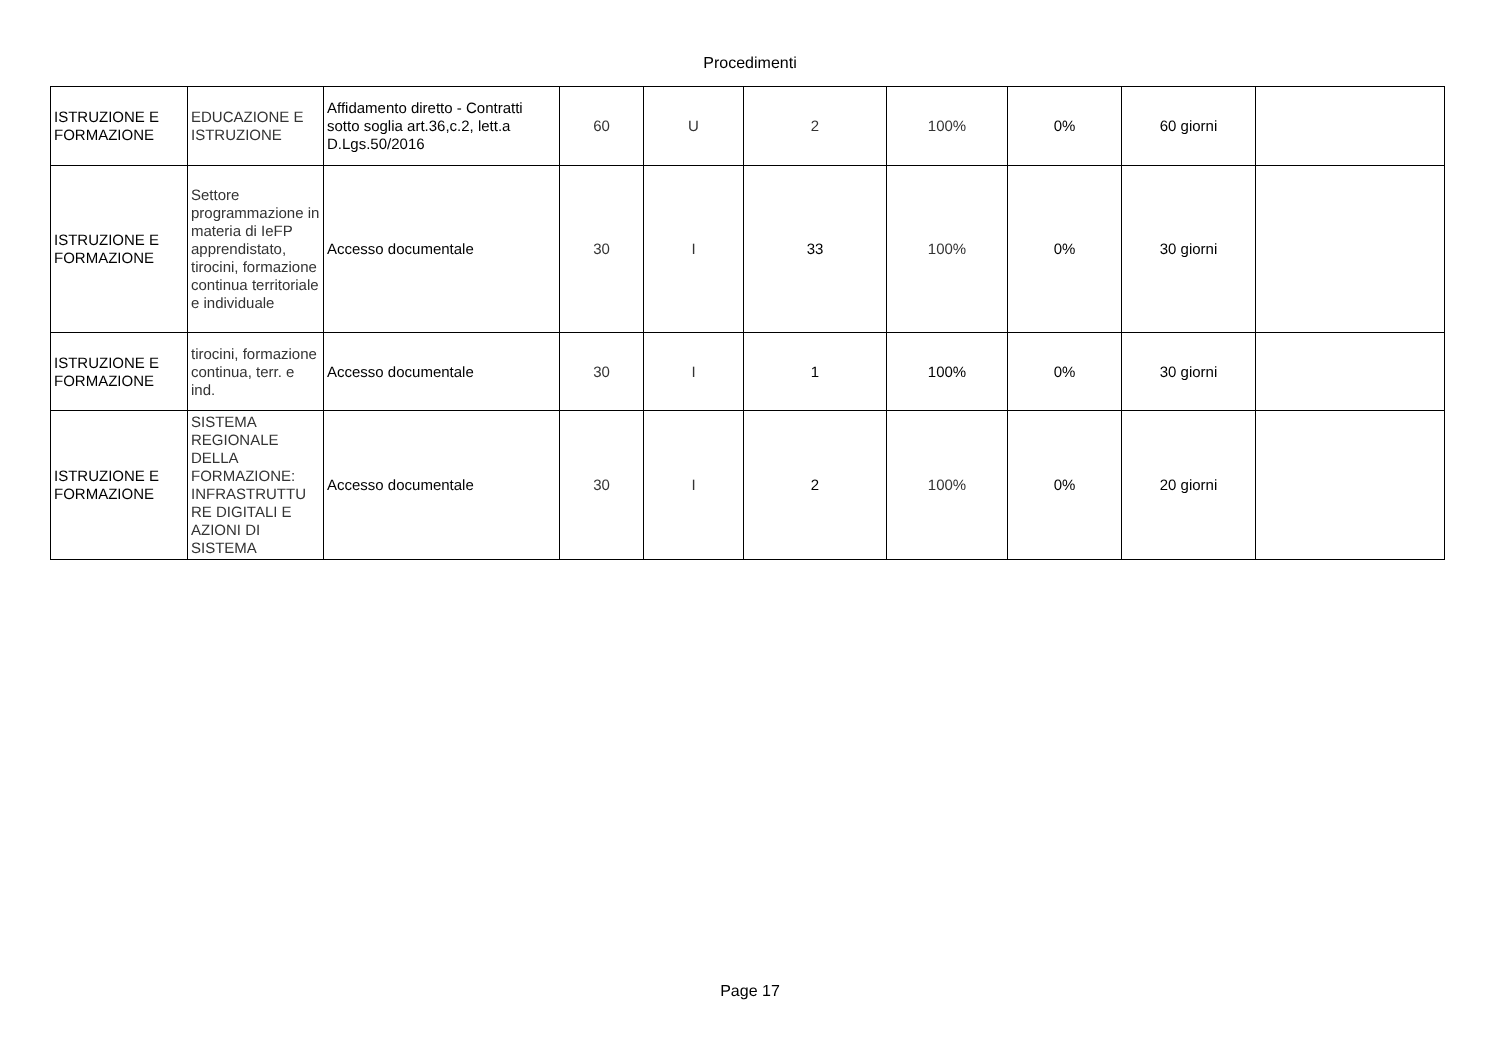Procedimenti
| ISTRUZIONE E FORMAZIONE | EDUCAZIONE E ISTRUZIONE | Affidamento diretto - Contratti sotto soglia art.36,c.2, lett.a D.Lgs.50/2016 | 60 | U | 2 | 100% | 0% | 60 giorni | |
| ISTRUZIONE E FORMAZIONE | Settore programmazione in materia di IeFP apprendistato, tirocini, formazione continua territoriale e individuale | Accesso documentale | 30 | I | 33 | 100% | 0% | 30 giorni | |
| ISTRUZIONE E FORMAZIONE | tirocini, formazione continua, terr. e ind. | Accesso documentale | 30 | I | 1 | 100% | 0% | 30 giorni | |
| ISTRUZIONE E FORMAZIONE | SISTEMA REGIONALE DELLA FORMAZIONE: INFRASTRUTTU RE DIGITALI E AZIONI DI SISTEMA | Accesso documentale | 30 | I | 2 | 100% | 0% | 20 giorni | |
Page 17